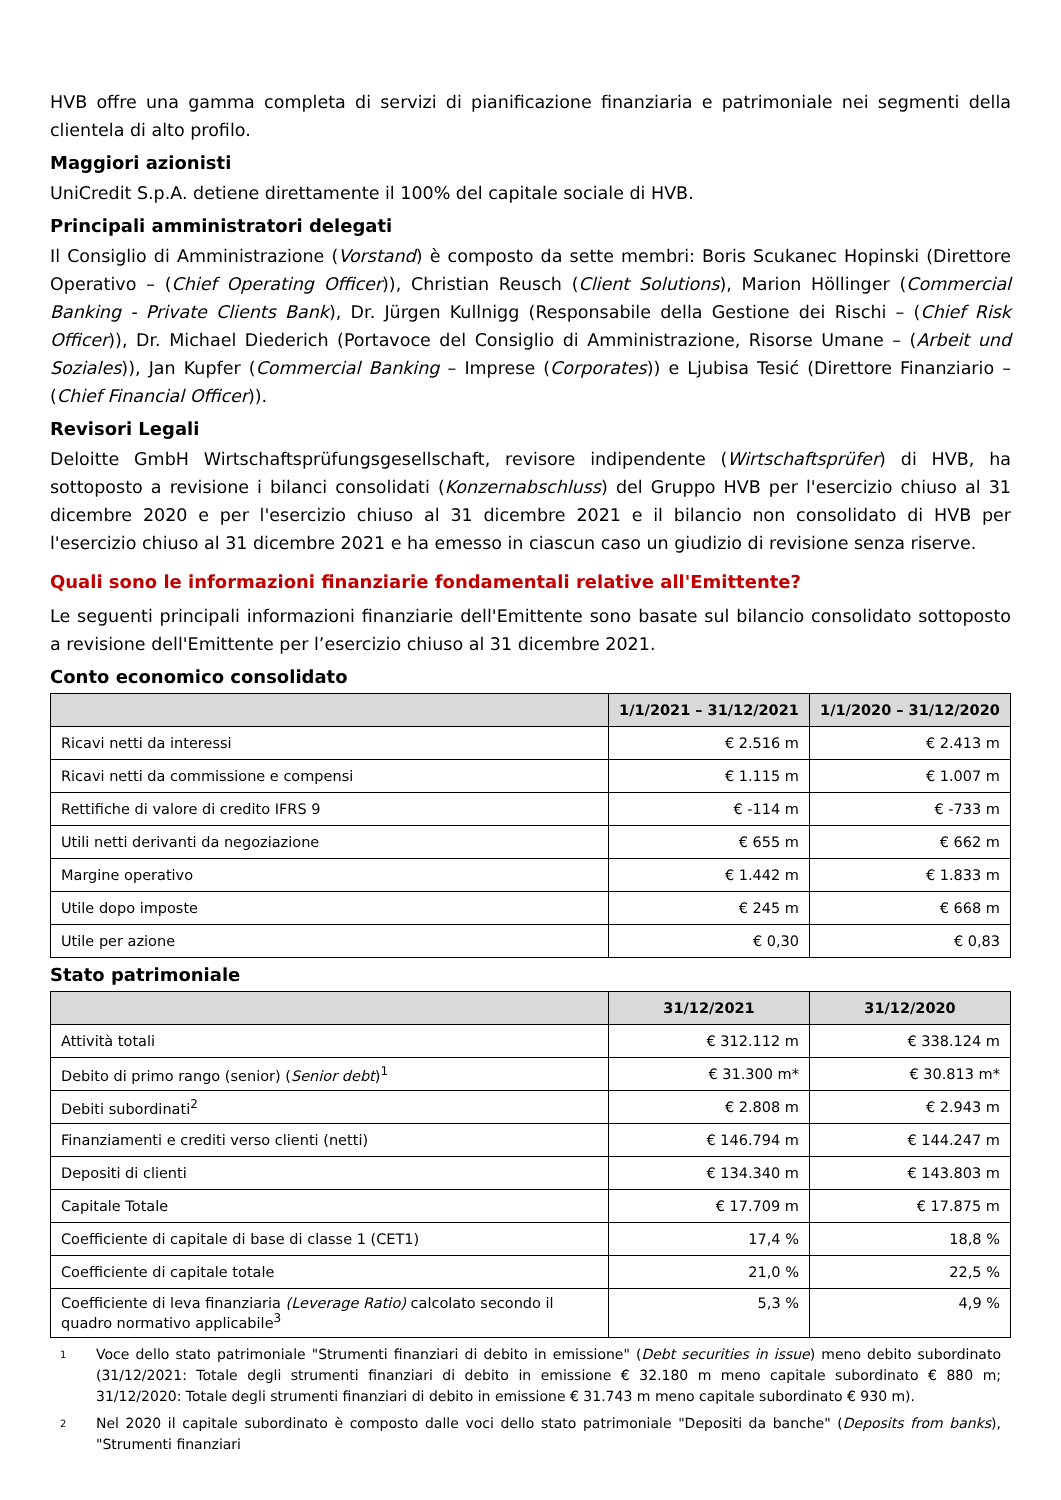HVB offre una gamma completa di servizi di pianificazione finanziaria e patrimoniale nei segmenti della clientela di alto profilo.
Maggiori azionisti
UniCredit S.p.A. detiene direttamente il 100% del capitale sociale di HVB.
Principali amministratori delegati
Il Consiglio di Amministrazione (Vorstand) è composto da sette membri: Boris Scukanec Hopinski (Direttore Operativo – (Chief Operating Officer)), Christian Reusch (Client Solutions), Marion Höllinger (Commercial Banking - Private Clients Bank), Dr. Jürgen Kullnigg (Responsabile della Gestione dei Rischi – (Chief Risk Officer)), Dr. Michael Diederich (Portavoce del Consiglio di Amministrazione, Risorse Umane – (Arbeit und Soziales)), Jan Kupfer (Commercial Banking – Imprese (Corporates)) e Ljubisa Tesić (Direttore Finanziario – (Chief Financial Officer)).
Revisori Legali
Deloitte GmbH Wirtschaftsprüfungsgesellschaft, revisore indipendente (Wirtschaftsprüfer) di HVB, ha sottoposto a revisione i bilanci consolidati (Konzernabschluss) del Gruppo HVB per l'esercizio chiuso al 31 dicembre 2020 e per l'esercizio chiuso al 31 dicembre 2021 e il bilancio non consolidato di HVB per l'esercizio chiuso al 31 dicembre 2021 e ha emesso in ciascun caso un giudizio di revisione senza riserve.
Quali sono le informazioni finanziarie fondamentali relative all'Emittente?
Le seguenti principali informazioni finanziarie dell'Emittente sono basate sul bilancio consolidato sottoposto a revisione dell'Emittente per l’esercizio chiuso al 31 dicembre 2021.
Conto economico consolidato
| | 1/1/2021 – 31/12/2021 | 1/1/2020 – 31/12/2020 |
| --- | --- | --- |
| Ricavi netti da interessi | € 2.516 m | € 2.413 m |
| Ricavi netti da commissione e compensi | € 1.115 m | € 1.007 m |
| Rettifiche di valore di credito IFRS 9 | € -114 m | € -733 m |
| Utili netti derivanti da negoziazione | € 655 m | € 662 m |
| Margine operativo | € 1.442 m | € 1.833 m |
| Utile dopo imposte | € 245 m | € 668 m |
| Utile per azione | € 0,30 | € 0,83 |
Stato patrimoniale
| | 31/12/2021 | 31/12/2020 |
| --- | --- | --- |
| Attività totali | € 312.112 m | € 338.124 m |
| Debito di primo rango (senior) ( Senior debt )<sup>1</sup> | € 31.300 m* | € 30.813 m* |
| Debiti subordinati<sup>2</sup> | € 2.808 m | € 2.943 m |
| Finanziamenti e crediti verso clienti (netti) | € 146.794 m | € 144.247 m |
| Depositi di clienti | € 134.340 m | € 143.803 m |
| Capitale Totale | € 17.709 m | € 17.875 m |
| Coefficiente di capitale di base di classe 1 (CET1) | 17,4 % | 18,8 % |
| Coefficiente di capitale totale | 21,0 % | 22,5 % |
| Coefficiente di leva finanziaria (Leverage Ratio) calcolato secondo il quadro normativo applicabile<sup>3</sup> | 5,3 % | 4,9 % |
1 Voce dello stato patrimoniale "Strumenti finanziari di debito in emissione" (Debt securities in issue) meno debito subordinato (31/12/2021: Totale degli strumenti finanziari di debito in emissione € 32.180 m meno capitale subordinato € 880 m; 31/12/2020: Totale degli strumenti finanziari di debito in emissione € 31.743 m meno capitale subordinato € 930 m).
2 Nel 2020 il capitale subordinato è composto dalle voci dello stato patrimoniale "Depositi da banche" (Deposits from banks), "Strumenti finanziari